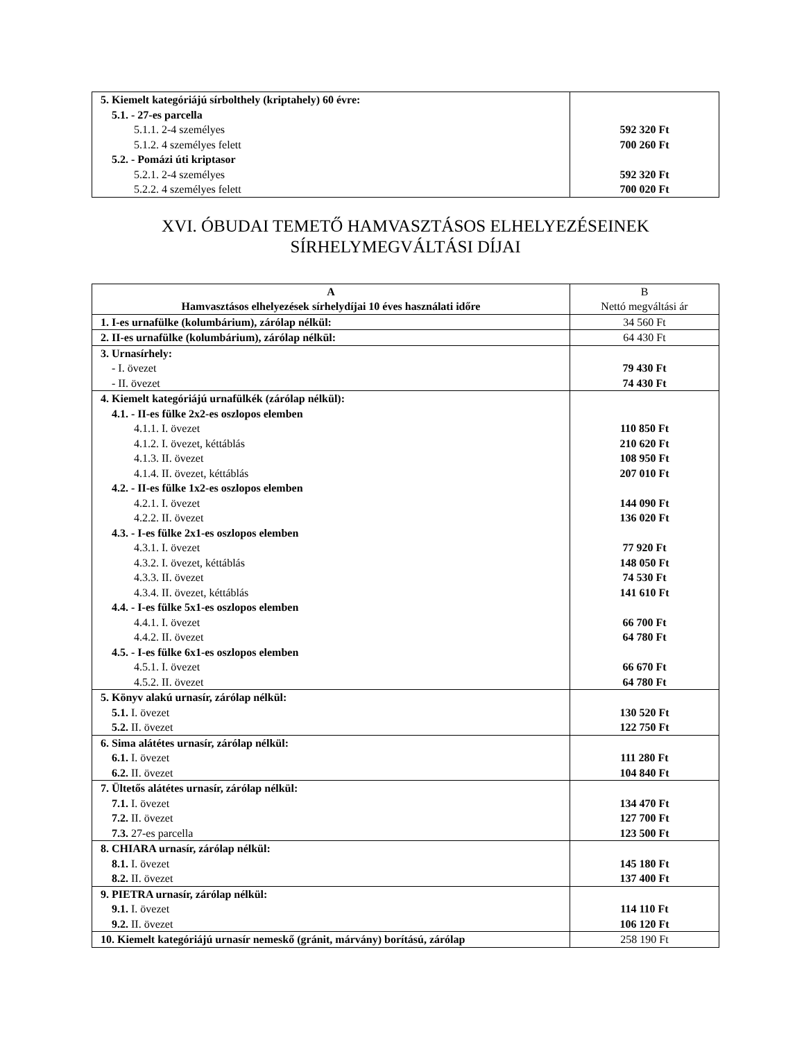| 5. Kiemelt kategóriájú sírbolthely (kriptahely) 60 évre: 5.1. - 27-es parcella 5.1.1. 2-4 személyes 5.1.2. 4 személyes felett 5.2. - Pomázi úti kriptasor 5.2.1. 2-4 személyes 5.2.2. 4 személyes felett | 592 320 Ft 700 260 Ft 592 320 Ft 700 020 Ft |
XVI. ÓBUDAI TEMETŐ HAMVASZTÁSOS ELHELYEZÉSEINEK
SÍRHELYMEGVÁLTÁSI DÍJAI
| A Hamvasztásos elhelyezések sírhelydíjai 10 éves használati időre | B Nettó megváltási ár |
| --- | --- |
| 1. I-es urnafülke (kolumbárium), zárólap nélkül: | 34 560 Ft |
| 2. II-es urnafülke (kolumbárium), zárólap nélkül: | 64 430 Ft |
| 3. Urnasírhely: - I. övezet - II. övezet | 79 430 Ft 74 430 Ft |
| 4. Kiemelt kategóriájú urnafülkék (zárólap nélkül): 4.1. - II-es fülke 2x2-es oszlopos elemben 4.1.1. I. övezet 4.1.2. I. övezet, kéttáblás 4.1.3. II. övezet 4.1.4. II. övezet, kéttáblás 4.2. - II-es fülke 1x2-es oszlopos elemben 4.2.1. I. övezet 4.2.2. II. övezet 4.3. - I-es fülke 2x1-es oszlopos elemben 4.3.1. I. övezet 4.3.2. I. övezet, kéttáblás 4.3.3. II. övezet 4.3.4. II. övezet, kéttáblás 4.4. - I-es fülke 5x1-es oszlopos elemben 4.4.1. I. övezet 4.4.2. II. övezet 4.5. - I-es fülke 6x1-es oszlopos elemben 4.5.1. I. övezet 4.5.2. II. övezet | 110 850 Ft 210 620 Ft 108 950 Ft 207 010 Ft 144 090 Ft 136 020 Ft 77 920 Ft 148 050 Ft 74 530 Ft 141 610 Ft 66 700 Ft 64 780 Ft 66 670 Ft 64 780 Ft |
| 5. Könyv alakú urnasír, zárólap nélkül: 5.1. I. övezet 5.2. II. övezet | 130 520 Ft 122 750 Ft |
| 6. Sima alátétes urnasír, zárólap nélkül: 6.1. I. övezet 6.2. II. övezet | 111 280 Ft 104 840 Ft |
| 7. Ültetős alátétes urnasír, zárólap nélkül: 7.1. I. övezet 7.2. II. övezet 7.3. 27-es parcella | 134 470 Ft 127 700 Ft 123 500 Ft |
| 8. CHIARA urnasír, zárólap nélkül: 8.1. I. övezet 8.2. II. övezet | 145 180 Ft 137 400 Ft |
| 9. PIETRA urnasír, zárólap nélkül: 9.1. I. övezet 9.2. II. övezet | 114 110 Ft 106 120 Ft |
| 10. Kiemelt kategóriájú urnasír nemeskő (gránit, márvány) borítású, zárólap | 258 190 Ft |